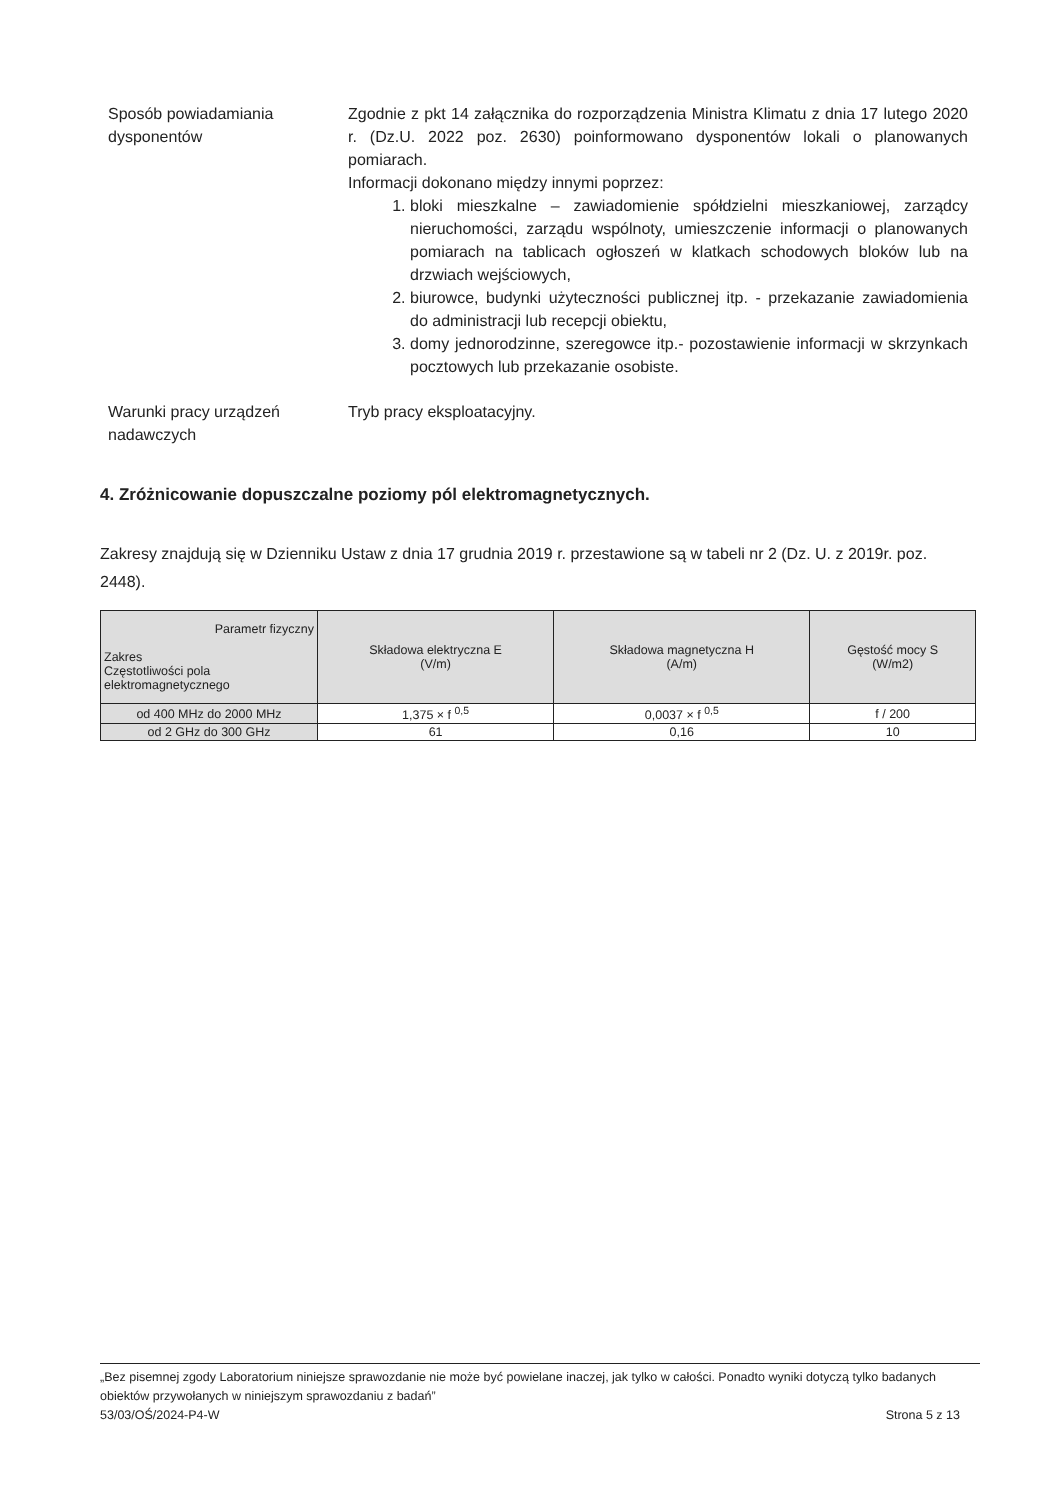Sposób powiadamiania
dysponentów
Zgodnie z pkt 14 załącznika do rozporządzenia Ministra Klimatu z dnia 17 lutego 2020 r. (Dz.U. 2022 poz. 2630) poinformowano dysponentów lokali o planowanych pomiarach.
Informacji dokonano między innymi poprzez:
1. bloki mieszkalne – zawiadomienie spółdzielni mieszkaniowej, zarządcy nieruchomości, zarządu wspólnoty, umieszczenie informacji o planowanych pomiarach na tablicach ogłoszeń w klatkach schodowych bloków lub na drzwiach wejściowych,
2. biurowce, budynki użyteczności publicznej itp. - przekazanie zawiadomienia do administracji lub recepcji obiektu,
3. domy jednorodzinne, szeregowce itp.- pozostawienie informacji w skrzynkach pocztowych lub przekazanie osobiste.
Warunki pracy urządzeń
nadawczych
Tryb pracy eksploatacyjny.
4. Zróżnicowanie dopuszczalne poziomy pól elektromagnetycznych.
Zakresy znajdują się w Dzienniku Ustaw z dnia 17 grudnia 2019 r. przestawione są w tabeli nr 2 (Dz. U. z 2019r. poz. 2448).
| Parametr fizyczny Zakres Częstotliwości pola elektromagnetycznego | Składowa elektryczna E (V/m) | Składowa magnetyczna H (A/m) | Gęstość mocy S (W/m2) |
| --- | --- | --- | --- |
| od 400 MHz do 2000 MHz | 1,375 × f <sup>0,5</sup> | 0,0037 × f <sup>0,5</sup> | f / 200 |
| od 2 GHz do 300 GHz | 61 | 0,16 | 10 |
„Bez pisemnej zgody Laboratorium niniejsze sprawozdanie nie może być powielane inaczej, jak tylko w całości. Ponadto wyniki dotyczą tylko badanych obiektów przywołanych w niniejszym sprawozdaniu z badań”
53/03/OŚ/2024-P4-W Strona 5 z 13